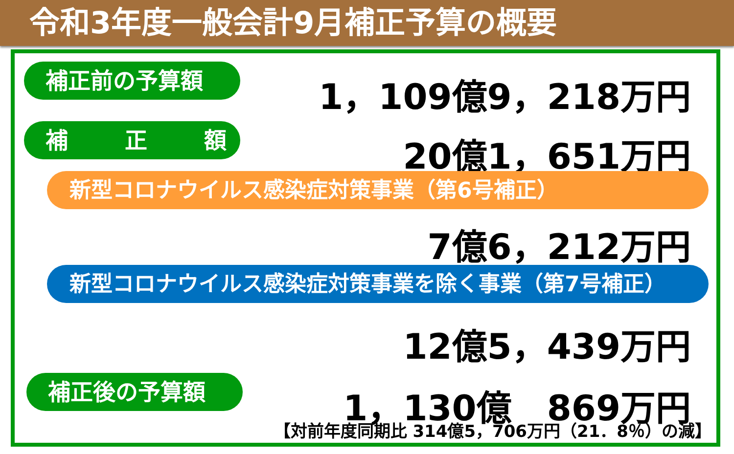令和3年度一般会計9月補正予算の概要
補正前の予算額
1，109億9，218万円
補 正 額
20億1，651万円
新型コロナウイルス感染症対策事業（第6号補正）
7億6，212万円
新型コロナウイルス感染症対策事業を除く事業（第7号補正）
12億5，439万円
補正後の予算額
1，130億　869万円
【対前年度同期比 314億5，706万円（21．8％）の減】